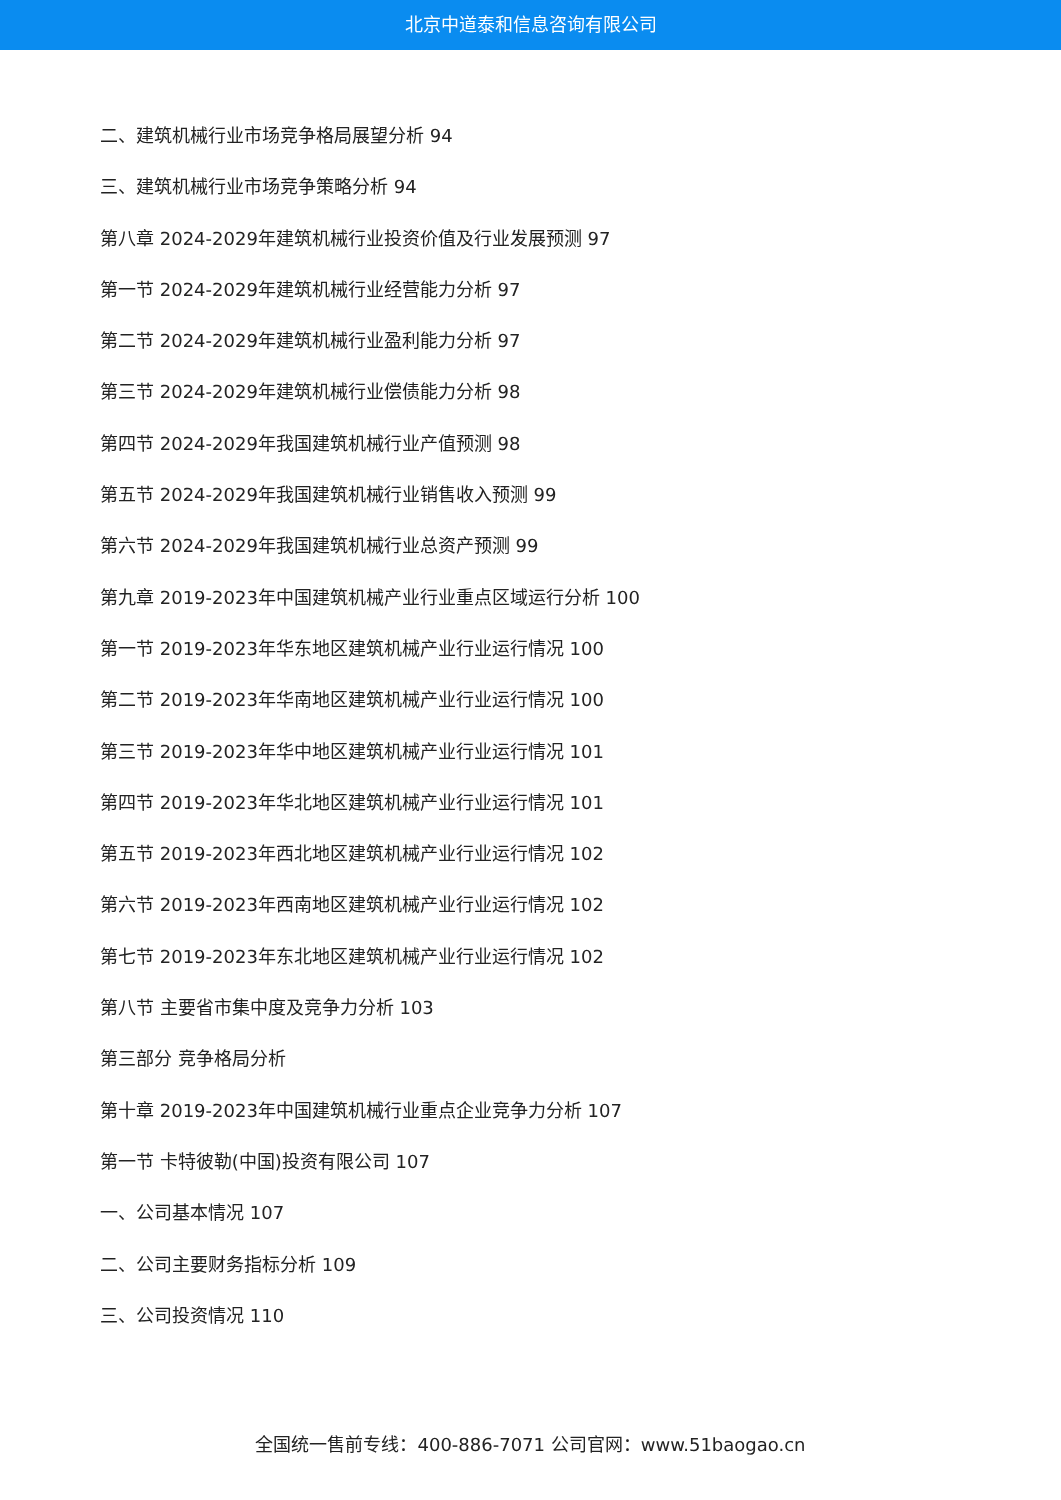北京中道泰和信息咨询有限公司
二、建筑机械行业市场竞争格局展望分析 94
三、建筑机械行业市场竞争策略分析 94
第八章 2024-2029年建筑机械行业投资价值及行业发展预测 97
第一节 2024-2029年建筑机械行业经营能力分析 97
第二节 2024-2029年建筑机械行业盈利能力分析 97
第三节 2024-2029年建筑机械行业偿债能力分析 98
第四节 2024-2029年我国建筑机械行业产值预测 98
第五节 2024-2029年我国建筑机械行业销售收入预测 99
第六节 2024-2029年我国建筑机械行业总资产预测 99
第九章 2019-2023年中国建筑机械产业行业重点区域运行分析 100
第一节 2019-2023年华东地区建筑机械产业行业运行情况 100
第二节 2019-2023年华南地区建筑机械产业行业运行情况 100
第三节 2019-2023年华中地区建筑机械产业行业运行情况 101
第四节 2019-2023年华北地区建筑机械产业行业运行情况 101
第五节 2019-2023年西北地区建筑机械产业行业运行情况 102
第六节 2019-2023年西南地区建筑机械产业行业运行情况 102
第七节 2019-2023年东北地区建筑机械产业行业运行情况 102
第八节 主要省市集中度及竞争力分析 103
第三部分 竞争格局分析
第十章 2019-2023年中国建筑机械行业重点企业竞争力分析 107
第一节 卡特彼勒(中国)投资有限公司 107
一、公司基本情况 107
二、公司主要财务指标分析 109
三、公司投资情况 110
全国统一售前专线：400-886-7071 公司官网：www.51baogao.cn